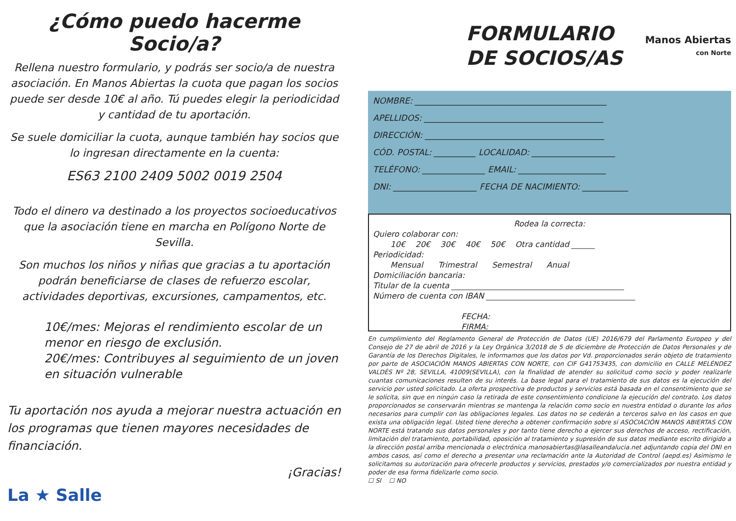¿Cómo puedo hacerme Socio/a?
Rellena nuestro formulario, y podrás ser socio/a de nuestra asociación. En Manos Abiertas la cuota que pagan los socios puede ser desde 10€ al año. Tú puedes elegir la periodicidad y cantidad de tu aportación.
Se suele domiciliar la cuota, aunque también hay socios que lo ingresan directamente en la cuenta:
ES63 2100 2409 5002 0019 2504
Todo el dinero va destinado a los proyectos socioeducativos que la asociación tiene en marcha en Polígono Norte de Sevilla.
Son muchos los niños y niñas que gracias a tu aportación podrán beneficiarse de clases de refuerzo escolar, actividades deportivas, excursiones, campamentos, etc.
10€/mes: Mejoras el rendimiento escolar de un menor en riesgo de exclusión.
20€/mes: Contribuyes al seguimiento de un joven en situación vulnerable
Tu aportación nos ayuda a mejorar nuestra actuación en los programas que tienen mayores necesidades de financiación.
¡Gracias!
La ★ Salle
FORMULARIO
DE SOCIOS/AS
Manos Abiertas
con Norte
NOMBRE: ______________________________________________
APELLIDOS: ___________________________________________
DIRECCIÓN: ___________________________________________
CÓD. POSTAL: __________ LOCALIDAD: ____________________
TELÉFONO: _______________ EMAIL: _____________________
DNI: ____________________ FECHA DE NACIMIENTO: ___________
Rodea la correcta:
Quiero colaborar con:
10€ 20€ 30€ 40€ 50€ Otra cantidad ______
Periodicidad:
Mensual Trimestral Semestral Anual
Domiciliación bancaria:
Titular de la cuenta ____________________________________________
Número de cuenta con IBAN ______________________________________
FECHA:
FIRMA:
En cumplimiento del Reglamento General de Protección de Datos (UE) 2016/679 del Parlamento Europeo y del Consejo de 27 de abril de 2016 y la Ley Orgánica 3/2018 de 5 de diciembre de Protección de Datos Personales y de Garantía de los Derechos Digitales, le informamos que los datos por Vd. proporcionados serán objeto de tratamiento por parte de ASOCIACIÓN MANOS ABIERTAS CON NORTE, con CIF G41753435, con domicilio en CALLE MELÉNDEZ VALDÉS Nº 28, SEVILLA, 41009(SEVILLA), con la finalidad de atender su solicitud como socio y poder realizarle cuantas comunicaciones resulten de su interés. La base legal para el tratamiento de sus datos es la ejecución del servicio por usted solicitado. La oferta prospectiva de productos y servicios está basada en el consentimiento que se le solicita, sin que en ningún caso la retirada de este consentimiento condicione la ejecución del contrato. Los datos proporcionados se conservarán mientras se mantenga la relación como socio en nuestra entidad o durante los años necesarios para cumplir con las obligaciones legales. Los datos no se cederán a terceros salvo en los casos en que exista una obligación legal. Usted tiene derecho a obtener confirmación sobre si ASOCIACIÓN MANOS ABIERTAS CON NORTE está tratando sus datos personales y por tanto tiene derecho a ejercer sus derechos de acceso, rectificación, limitación del tratamiento, portabilidad, oposición al tratamiento y supresión de sus datos mediante escrito dirigido a la dirección postal arriba mencionada o electrónica manosabiertas@lasalleandalucia.net adjuntando copia del DNI en ambos casos, así como el derecho a presentar una reclamación ante la Autoridad de Control (aepd.es) Asimismo le solicitamos su autorización para ofrecerle productos y servicios, prestados y/o comercializados por nuestra entidad y poder de esa forma fidelizarle como socio.
☐ SI ☐ NO